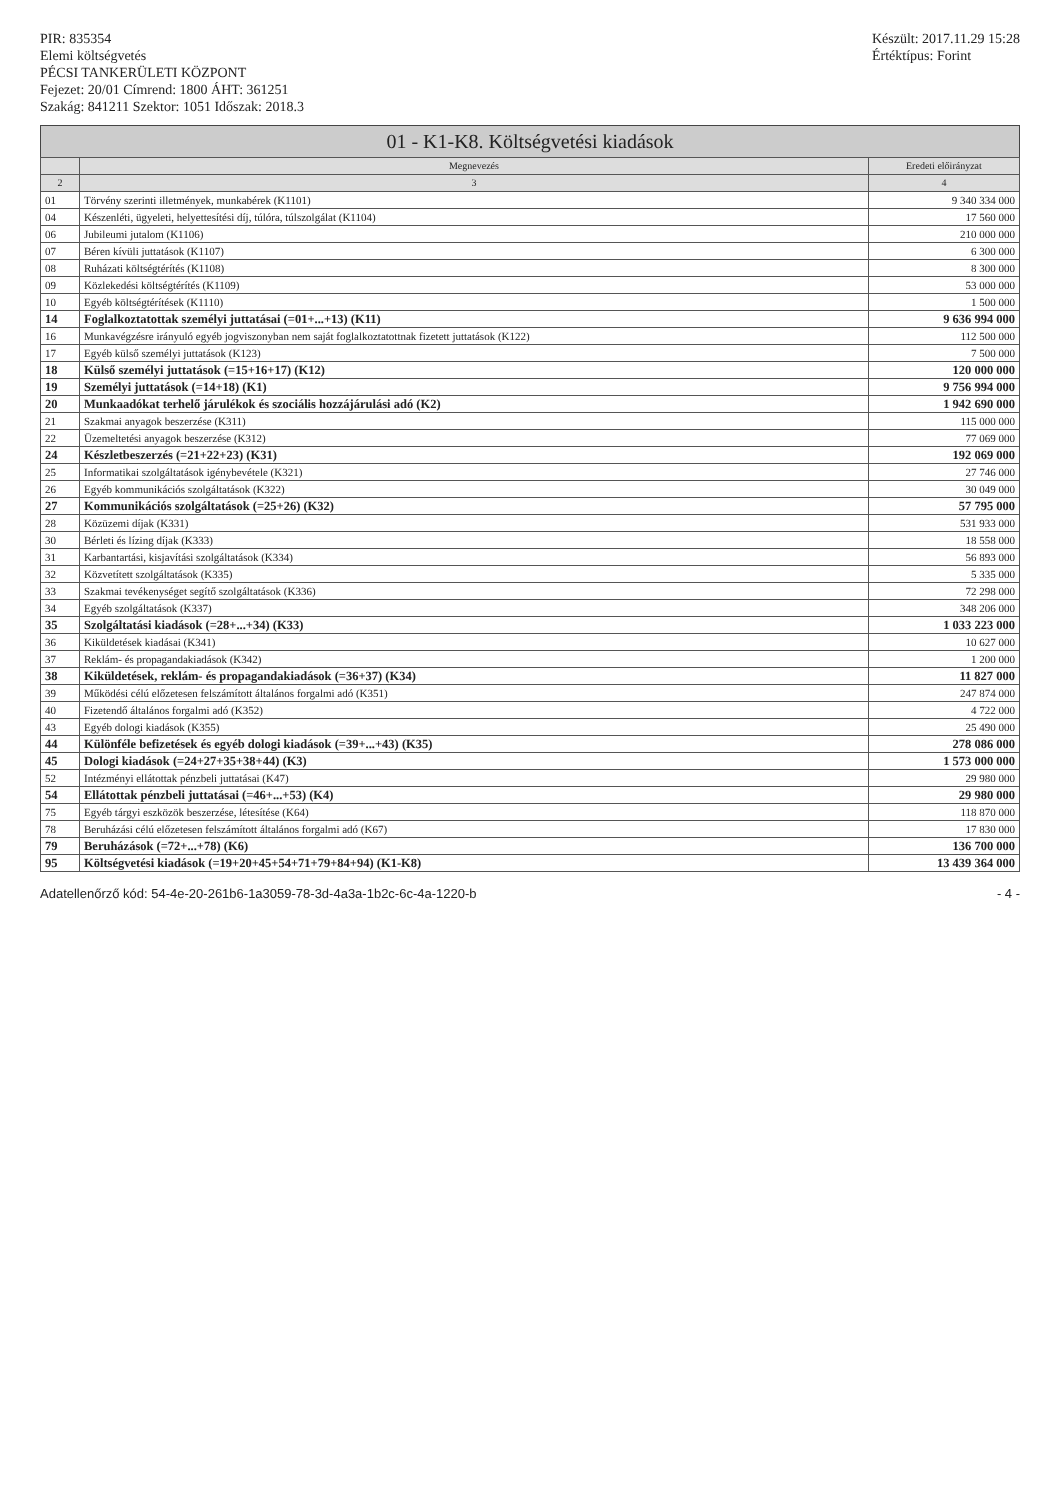PIR: 835354
Elemi költségvetés
PÉCSI TANKERÜLETI KÖZPONT
Fejezet: 20/01 Címrend: 1800 ÁHT: 361251
Szakág: 841211 Szektor: 1051 Időszak: 2018.3
Készült: 2017.11.29 15:28
Értéktípus: Forint
01 - K1-K8. Költségvetési kiadások
| | Megnevezés | Eredeti előirányzat |
| --- | --- | --- |
| 2 | 3 | 4 |
| 01 | Törvény szerinti illetmények, munkabérek (K1101) | 9 340 334 000 |
| 04 | Készenléti, ügyeleti, helyettesítési díj, túlóra, túlszolgálat (K1104) | 17 560 000 |
| 06 | Jubileumi jutalom (K1106) | 210 000 000 |
| 07 | Béren kívüli juttatások (K1107) | 6 300 000 |
| 08 | Ruházati költségtérítés (K1108) | 8 300 000 |
| 09 | Közlekedési költségtérítés (K1109) | 53 000 000 |
| 10 | Egyéb költségtérítések (K1110) | 1 500 000 |
| 14 | Foglalkoztatottak személyi juttatásai (=01+...+13) (K11) | 9 636 994 000 |
| 16 | Munkavégzésre irányuló egyéb jogviszonyban nem saját foglalkoztatottnak fizetett juttatások (K122) | 112 500 000 |
| 17 | Egyéb külső személyi juttatások (K123) | 7 500 000 |
| 18 | Külső személyi juttatások (=15+16+17) (K12) | 120 000 000 |
| 19 | Személyi juttatások (=14+18) (K1) | 9 756 994 000 |
| 20 | Munkaadókat terhelő járulékok és szociális hozzájárulási adó (K2) | 1 942 690 000 |
| 21 | Szakmai anyagok beszerzése (K311) | 115 000 000 |
| 22 | Üzemeltetési anyagok beszerzése (K312) | 77 069 000 |
| 24 | Készletbeszerzés (=21+22+23) (K31) | 192 069 000 |
| 25 | Informatikai szolgáltatások igénybevétele (K321) | 27 746 000 |
| 26 | Egyéb kommunikációs szolgáltatások (K322) | 30 049 000 |
| 27 | Kommunikációs szolgáltatások (=25+26) (K32) | 57 795 000 |
| 28 | Közüzemi díjak (K331) | 531 933 000 |
| 30 | Bérleti és lízing díjak (K333) | 18 558 000 |
| 31 | Karbantartási, kisjavítási szolgáltatások (K334) | 56 893 000 |
| 32 | Közvetített szolgáltatások (K335) | 5 335 000 |
| 33 | Szakmai tevékenységet segítő szolgáltatások (K336) | 72 298 000 |
| 34 | Egyéb szolgáltatások (K337) | 348 206 000 |
| 35 | Szolgáltatási kiadások (=28+...+34) (K33) | 1 033 223 000 |
| 36 | Kiküldetések kiadásai (K341) | 10 627 000 |
| 37 | Reklám- és propagandakiadások (K342) | 1 200 000 |
| 38 | Kiküldetések, reklám- és propagandakiadások (=36+37) (K34) | 11 827 000 |
| 39 | Működési célú előzetesen felszámított általános forgalmi adó (K351) | 247 874 000 |
| 40 | Fizetendő általános forgalmi adó (K352) | 4 722 000 |
| 43 | Egyéb dologi kiadások (K355) | 25 490 000 |
| 44 | Különféle befizetések és egyéb dologi kiadások (=39+...+43) (K35) | 278 086 000 |
| 45 | Dologi kiadások (=24+27+35+38+44) (K3) | 1 573 000 000 |
| 52 | Intézményi ellátottak pénzbeli juttatásai (K47) | 29 980 000 |
| 54 | Ellátottak pénzbeli juttatásai (=46+...+53) (K4) | 29 980 000 |
| 75 | Egyéb tárgyi eszközök beszerzése, létesítése (K64) | 118 870 000 |
| 78 | Beruházási célú előzetesen felszámított általános forgalmi adó (K67) | 17 830 000 |
| 79 | Beruházások (=72+...+78) (K6) | 136 700 000 |
| 95 | Költségvetési kiadások (=19+20+45+54+71+79+84+94) (K1-K8) | 13 439 364 000 |
Adatellenőrző kód: 54-4e-20-261b6-1a3059-78-3d-4a3a-1b2c-6c-4a-1220-b - 4 -